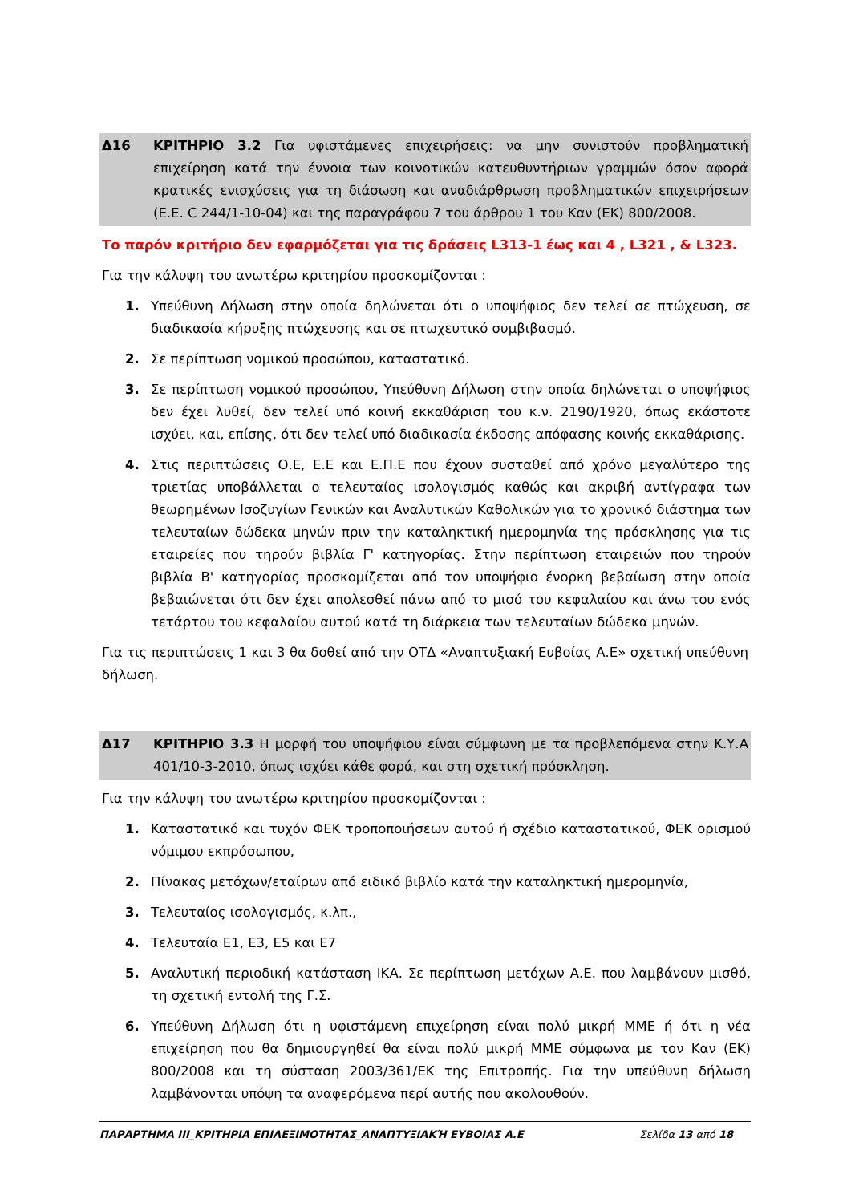Δ16 ΚΡΙΤΗΡΙΟ 3.2 Για υφιστάμενες επιχειρήσεις: να μην συνιστούν προβληματική επιχείρηση κατά την έννοια των κοινοτικών κατευθυντήριων γραμμών όσον αφορά κρατικές ενισχύσεις για τη διάσωση και αναδιάρθρωση προβληματικών επιχειρήσεων (Ε.Ε. C 244/1-10-04) και της παραγράφου 7 του άρθρου 1 του Καν (ΕΚ) 800/2008.
Το παρόν κριτήριο δεν εφαρμόζεται για τις δράσεις L313-1 έως και 4 , L321 , & L323.
Για την κάλυψη του ανωτέρω κριτηρίου προσκομίζονται :
1. Υπεύθυνη Δήλωση στην οποία δηλώνεται ότι ο υποψήφιος δεν τελεί σε πτώχευση, σε διαδικασία κήρυξης πτώχευσης και σε πτωχευτικό συμβιβασμό.
2. Σε περίπτωση νομικού προσώπου, καταστατικό.
3. Σε περίπτωση νομικού προσώπου, Υπεύθυνη Δήλωση στην οποία δηλώνεται ο υποψήφιος δεν έχει λυθεί, δεν τελεί υπό κοινή εκκαθάριση του κ.ν. 2190/1920, όπως εκάστοτε ισχύει, και, επίσης, ότι δεν τελεί υπό διαδικασία έκδοσης απόφασης κοινής εκκαθάρισης.
4. Στις περιπτώσεις Ο.Ε, Ε.Ε και Ε.Π.Ε που έχουν συσταθεί από χρόνο μεγαλύτερο της τριετίας υποβάλλεται ο τελευταίος ισολογισμός καθώς και ακριβή αντίγραφα των θεωρημένων Ισοζυγίων Γενικών και Αναλυτικών Καθολικών για το χρονικό διάστημα των τελευταίων δώδεκα μηνών πριν την καταληκτική ημερομηνία της πρόσκλησης για τις εταιρείες που τηρούν βιβλία Γ' κατηγορίας. Στην περίπτωση εταιρειών που τηρούν βιβλία Β' κατηγορίας προσκομίζεται από τον υποψήφιο ένορκη βεβαίωση στην οποία βεβαιώνεται ότι δεν έχει απολεσθεί πάνω από το μισό του κεφαλαίου και άνω του ενός τετάρτου του κεφαλαίου αυτού κατά τη διάρκεια των τελευταίων δώδεκα μηνών.
Για τις περιπτώσεις 1 και 3 θα δοθεί από την ΟΤΔ «Αναπτυξιακή Ευβοίας Α.Ε» σχετική υπεύθυνη δήλωση.
Δ17 ΚΡΙΤΗΡΙΟ 3.3 Η μορφή του υποψήφιου είναι σύμφωνη με τα προβλεπόμενα στην Κ.Υ.Α 401/10-3-2010, όπως ισχύει κάθε φορά, και στη σχετική πρόσκληση.
Για την κάλυψη του ανωτέρω κριτηρίου προσκομίζονται :
1. Καταστατικό και τυχόν ΦΕΚ τροποποιήσεων αυτού ή σχέδιο καταστατικού, ΦΕΚ ορισμού νόμιμου εκπρόσωπου,
2. Πίνακας μετόχων/εταίρων από ειδικό βιβλίο κατά την καταληκτική ημερομηνία,
3. Τελευταίος ισολογισμός, κ.λπ.,
4. Τελευταία Ε1, Ε3, Ε5 και Ε7
5. Αναλυτική περιοδική κατάσταση ΙΚΑ. Σε περίπτωση μετόχων Α.Ε. που λαμβάνουν μισθό, τη σχετική εντολή της Γ.Σ.
6. Υπεύθυνη Δήλωση ότι η υφιστάμενη επιχείρηση είναι πολύ μικρή ΜΜΕ ή ότι η νέα επιχείρηση που θα δημιουργηθεί θα είναι πολύ μικρή ΜΜΕ σύμφωνα με τον Καν (ΕΚ) 800/2008 και τη σύσταση 2003/361/ΕΚ της Επιτροπής. Για την υπεύθυνη δήλωση λαμβάνονται υπόψη τα αναφερόμενα περί αυτής που ακολουθούν.
ΠΑΡΑΡΤΗΜΑ ΙΙΙ_ΚΡΙΤΗΡΙΑ ΕΠΙΛΕΞΙΜΟΤΗΤΑΣ_ΑΝΑΠΤΥΞΙΑΚΉ ΕΥΒΟΙΑΣ Α.Ε Σελίδα 13 από 18